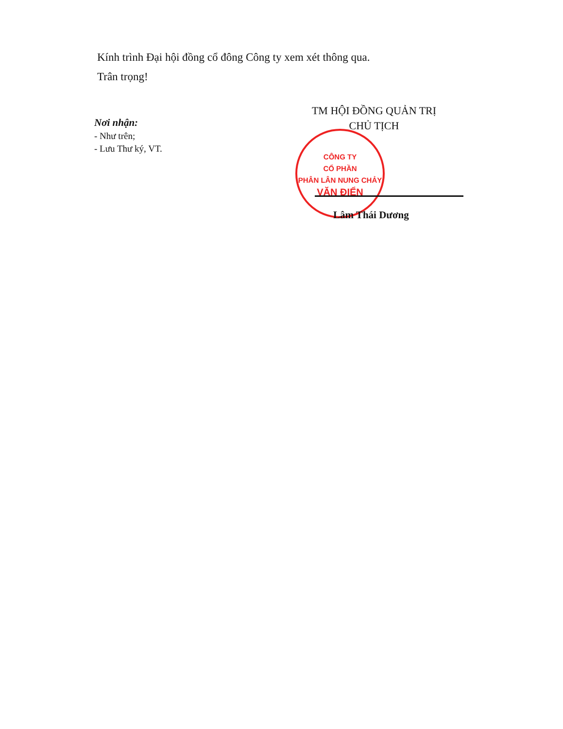Kính trình Đại hội đồng cổ đông Công ty xem xét thông qua.
Trân trọng!
TM HỘI ĐỒNG QUẢN TRỊ
CHỦ TỊCH
Nơi nhận:
- Như trên;
- Lưu Thư ký, VT.
CÔNG TY
CỔ PHẦN
PHÂN LÂN NUNG CHẢY
VĂN ĐIỂN
Lâm Thái Dương